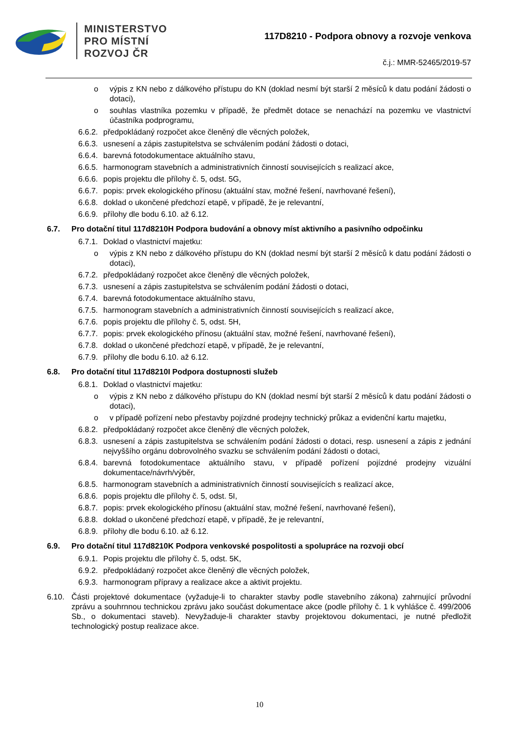MINISTERSTVO
PRO MÍSTNÍ
ROZVOJ ČR
117D8210 - Podpora obnovy a rozvoje venkova
č.j.: MMR-52465/2019-57
o výpis z KN nebo z dálkového přístupu do KN (doklad nesmí být starší 2 měsíců k datu podání žádosti o dotaci),
o souhlas vlastníka pozemku v případě, že předmět dotace se nenachází na pozemku ve vlastnictví účastníka podprogramu,
6.6.2. předpokládaný rozpočet akce členěný dle věcných položek,
6.6.3. usnesení a zápis zastupitelstva se schválením podání žádosti o dotaci,
6.6.4. barevná fotodokumentace aktuálního stavu,
6.6.5. harmonogram stavebních a administrativních činností souvisejících s realizací akce,
6.6.6. popis projektu dle přílohy č. 5, odst. 5G,
6.6.7. popis: prvek ekologického přínosu (aktuální stav, možné řešení, navrhované řešení),
6.6.8. doklad o ukončené předchozí etapě, v případě, že je relevantní,
6.6.9. přílohy dle bodu 6.10. až 6.12.
6.7. Pro dotační titul 117d8210H Podpora budování a obnovy míst aktivního a pasivního odpočinku
6.7.1. Doklad o vlastnictví majetku:
o výpis z KN nebo z dálkového přístupu do KN (doklad nesmí být starší 2 měsíců k datu podání žádosti o dotaci),
6.7.2. předpokládaný rozpočet akce členěný dle věcných položek,
6.7.3. usnesení a zápis zastupitelstva se schválením podání žádosti o dotaci,
6.7.4. barevná fotodokumentace aktuálního stavu,
6.7.5. harmonogram stavebních a administrativních činností souvisejících s realizací akce,
6.7.6. popis projektu dle přílohy č. 5, odst. 5H,
6.7.7. popis: prvek ekologického přínosu (aktuální stav, možné řešení, navrhované řešení),
6.7.8. doklad o ukončené předchozí etapě, v případě, že je relevantní,
6.7.9. přílohy dle bodu 6.10. až 6.12.
6.8. Pro dotační titul 117d8210I Podpora dostupnosti služeb
6.8.1. Doklad o vlastnictví majetku:
o výpis z KN nebo z dálkového přístupu do KN (doklad nesmí být starší 2 měsíců k datu podání žádosti o dotaci),
o v případě pořízení nebo přestavby pojízdné prodejny technický průkaz a evidenční kartu majetku,
6.8.2. předpokládaný rozpočet akce členěný dle věcných položek,
6.8.3. usnesení a zápis zastupitelstva se schválením podání žádosti o dotaci, resp. usnesení a zápis z jednání nejvyššího orgánu dobrovolného svazku se schválením podání žádosti o dotaci,
6.8.4. barevná fotodokumentace aktuálního stavu, v případě pořízení pojízdné prodejny vizuální dokumentace/návrh/výběr,
6.8.5. harmonogram stavebních a administrativních činností souvisejících s realizací akce,
6.8.6. popis projektu dle přílohy č. 5, odst. 5I,
6.8.7. popis: prvek ekologického přínosu (aktuální stav, možné řešení, navrhované řešení),
6.8.8. doklad o ukončené předchozí etapě, v případě, že je relevantní,
6.8.9. přílohy dle bodu 6.10. až 6.12.
6.9. Pro dotační titul 117d8210K Podpora venkovské pospolitosti a spolupráce na rozvoji obcí
6.9.1. Popis projektu dle přílohy č. 5, odst. 5K,
6.9.2. předpokládaný rozpočet akce členěný dle věcných položek,
6.9.3. harmonogram přípravy a realizace akce a aktivit projektu.
6.10. Části projektové dokumentace (vyžaduje-li to charakter stavby podle stavebního zákona) zahrnující průvodní zprávu a souhrnnou technickou zprávu jako součást dokumentace akce (podle přílohy č. 1 k vyhlášce č. 499/2006 Sb., o dokumentaci staveb). Nevyžaduje-li charakter stavby projektovou dokumentaci, je nutné předložit technologický postup realizace akce.
10